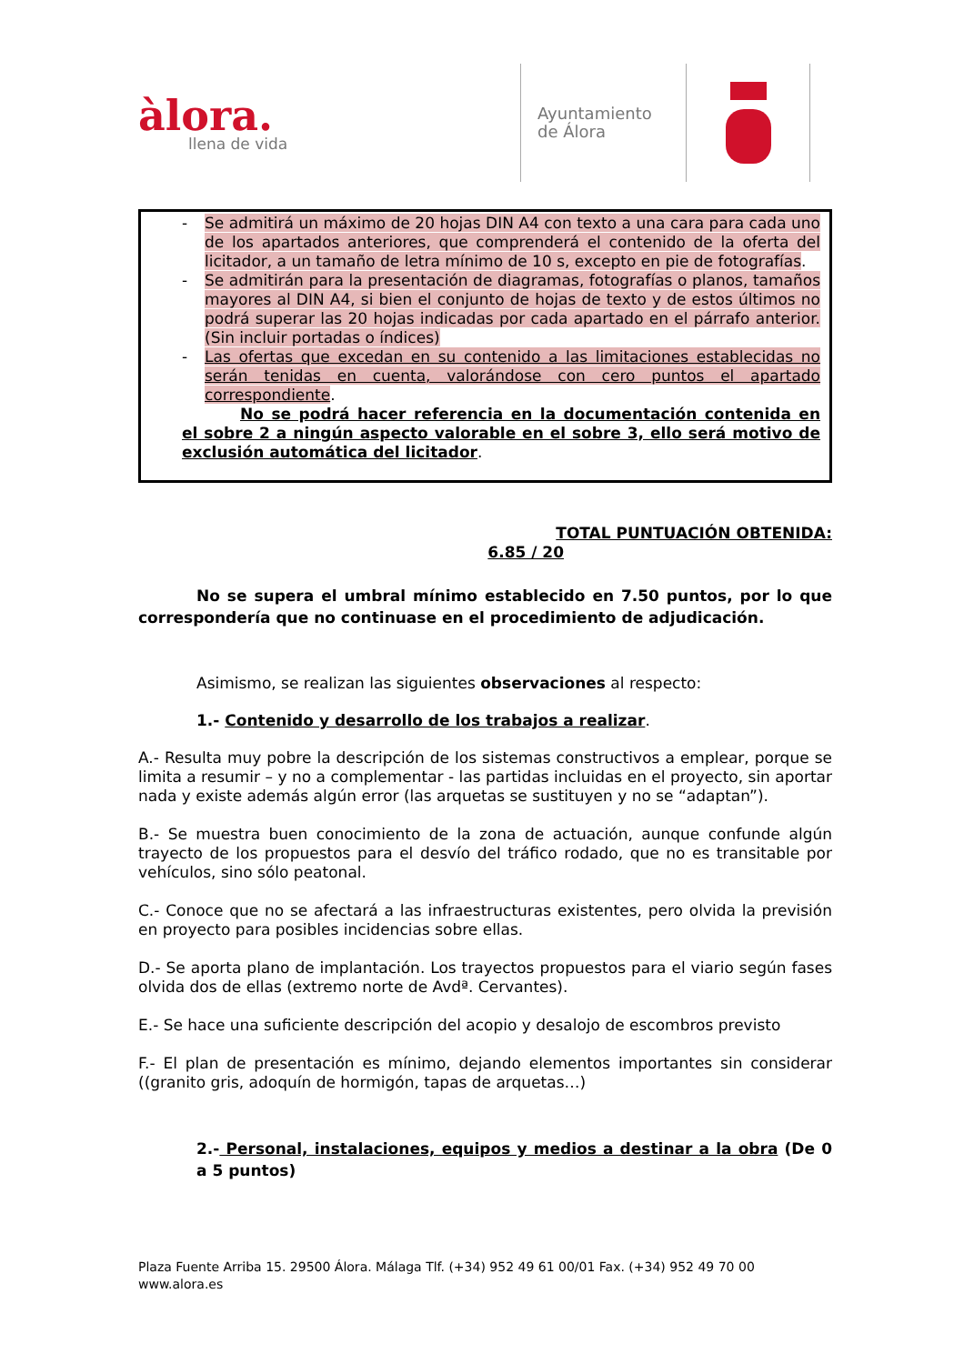àlora.
llena de vida
Ayuntamiento
de Álora
- Se admitirá un máximo de 20 hojas DIN A4 con texto a una cara para cada uno de los apartados anteriores, que comprenderá el contenido de la oferta del licitador, a un tamaño de letra mínimo de 10 s, excepto en pie de fotografías.
- Se admitirán para la presentación de diagramas, fotografías o planos, tamaños mayores al DIN A4, si bien el conjunto de hojas de texto y de estos últimos no podrá superar las 20 hojas indicadas por cada apartado en el párrafo anterior. (Sin incluir portadas o índices)
- Las ofertas que excedan en su contenido a las limitaciones establecidas no serán tenidas en cuenta, valorándose con cero puntos el apartado correspondiente.
No se podrá hacer referencia en la documentación contenida en el sobre 2 a ningún aspecto valorable en el sobre 3, ello será motivo de exclusión automática del licitador.
TOTAL PUNTUACIÓN OBTENIDA:
6.85 / 20
No se supera el umbral mínimo establecido en 7.50 puntos, por lo que correspondería que no continuase en el procedimiento de adjudicación.
Asimismo, se realizan las siguientes observaciones al respecto:
1.- Contenido y desarrollo de los trabajos a realizar.
A.- Resulta muy pobre la descripción de los sistemas constructivos a emplear, porque se limita a resumir – y no a complementar - las partidas incluidas en el proyecto, sin aportar nada y existe además algún error (las arquetas se sustituyen y no se “adaptan”).
B.- Se muestra buen conocimiento de la zona de actuación, aunque confunde algún trayecto de los propuestos para el desvío del tráfico rodado, que no es transitable por vehículos, sino sólo peatonal.
C.- Conoce que no se afectará a las infraestructuras existentes, pero olvida la previsión en proyecto para posibles incidencias sobre ellas.
D.- Se aporta plano de implantación. Los trayectos propuestos para el viario según fases olvida dos de ellas (extremo norte de Avdª. Cervantes).
E.- Se hace una suficiente descripción del acopio y desalojo de escombros previsto
F.- El plan de presentación es mínimo, dejando elementos importantes sin considerar ((granito gris, adoquín de hormigón, tapas de arquetas…)
2.- Personal, instalaciones, equipos y medios a destinar a la obra (De 0 a 5 puntos)
Plaza Fuente Arriba 15. 29500 Álora. Málaga Tlf. (+34) 952 49 61 00/01 Fax. (+34) 952 49 70 00
www.alora.es